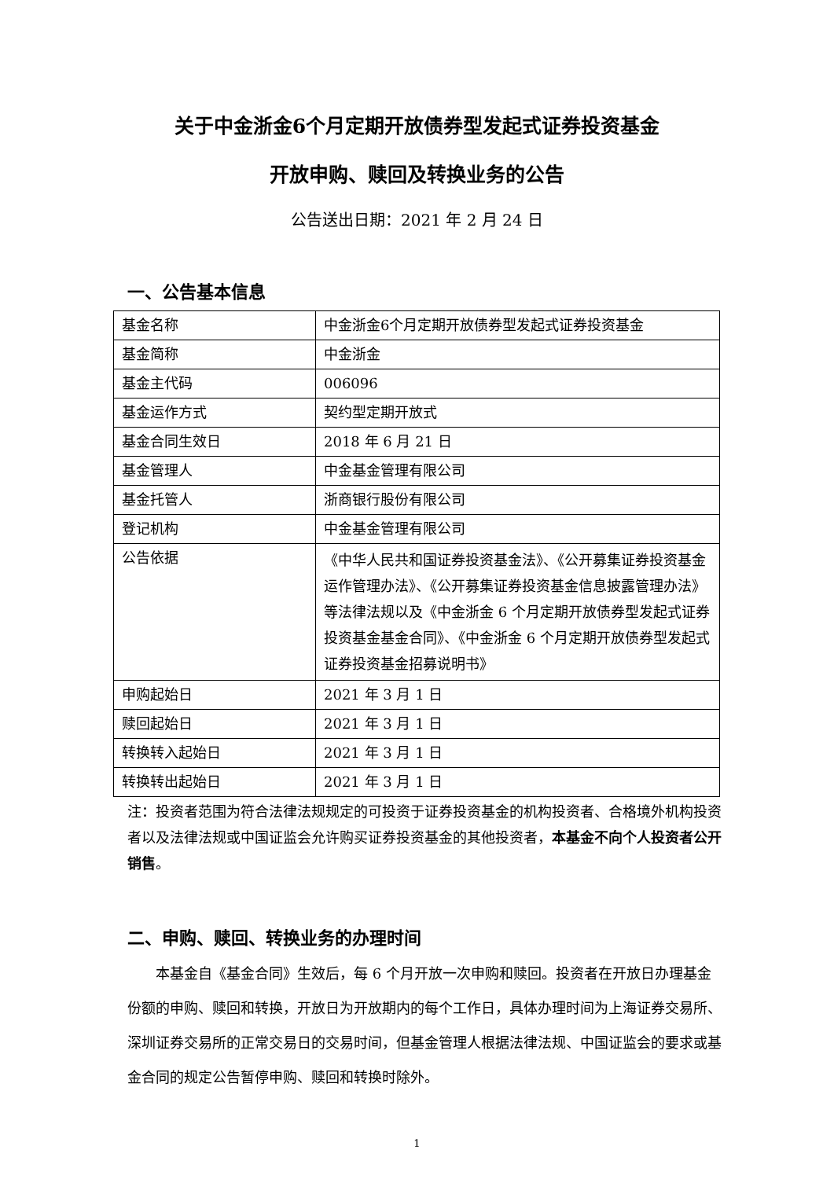关于中金浙金6个月定期开放债券型发起式证券投资基金
开放申购、赎回及转换业务的公告
公告送出日期：2021 年 2 月 24 日
一、公告基本信息
| 基金名称 | 中金浙金6个月定期开放债券型发起式证券投资基金 |
| 基金简称 | 中金浙金 |
| 基金主代码 | 006096 |
| 基金运作方式 | 契约型定期开放式 |
| 基金合同生效日 | 2018 年 6 月 21 日 |
| 基金管理人 | 中金基金管理有限公司 |
| 基金托管人 | 浙商银行股份有限公司 |
| 登记机构 | 中金基金管理有限公司 |
| 公告依据 | 《中华人民共和国证券投资基金法》、《公开募集证券投资基金运作管理办法》、《公开募集证券投资基金信息披露管理办法》等法律法规以及《中金浙金 6 个月定期开放债券型发起式证券投资基金基金合同》、《中金浙金 6 个月定期开放债券型发起式证券投资基金招募说明书》 |
| 申购起始日 | 2021 年 3 月 1 日 |
| 赎回起始日 | 2021 年 3 月 1 日 |
| 转换转入起始日 | 2021 年 3 月 1 日 |
| 转换转出起始日 | 2021 年 3 月 1 日 |
注：投资者范围为符合法律法规规定的可投资于证券投资基金的机构投资者、合格境外机构投资者以及法律法规或中国证监会允许购买证券投资基金的其他投资者，本基金不向个人投资者公开销售。
二、申购、赎回、转换业务的办理时间
本基金自《基金合同》生效后，每 6 个月开放一次申购和赎回。投资者在开放日办理基金份额的申购、赎回和转换，开放日为开放期内的每个工作日，具体办理时间为上海证券交易所、深圳证券交易所的正常交易日的交易时间，但基金管理人根据法律法规、中国证监会的要求或基金合同的规定公告暂停申购、赎回和转换时除外。
1